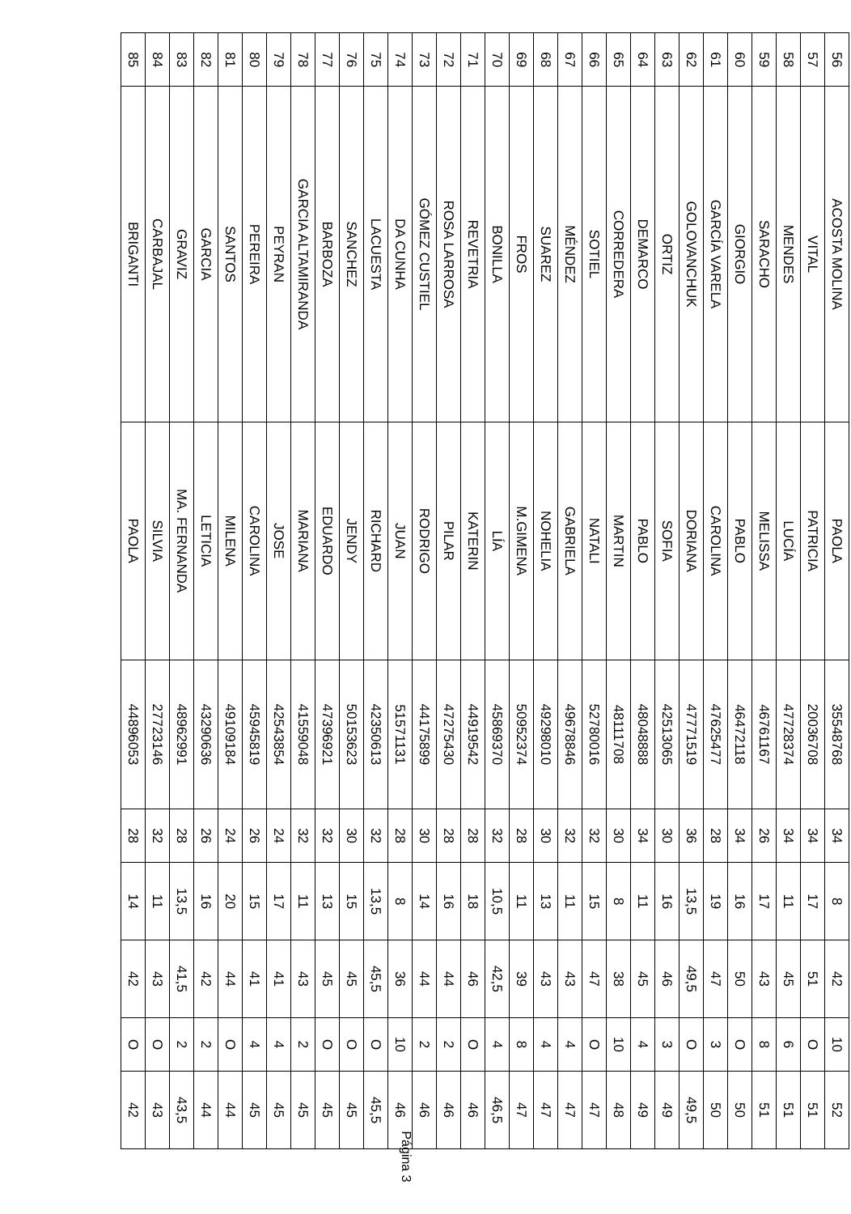| 56 | ACOSTA MOLINA | PAOLA | 35548768 | 34 | 8 | 42 | 10 | 52 |
| 57 | VITAL | PATRICIA | 20036708 | 34 | 17 | 51 | O | 51 |
| 58 | MENDES | LUCÍA | 47728374 | 34 | 11 | 45 | 6 | 51 |
| 59 | SARACHO | MELISSA | 46761167 | 26 | 17 | 43 | 8 | 51 |
| 60 | GIORGIO | PABLO | 46472118 | 34 | 16 | 50 | O | 50 |
| 61 | GARCÍA VARELA | CAROLINA | 47625477 | 28 | 19 | 47 | 3 | 50 |
| 62 | GOLOVANCHUK | DORIANA | 47771519 | 36 | 13,5 | 49,5 | O | 49,5 |
| 63 | ORTIZ | SOFIA | 42513065 | 30 | 16 | 46 | 3 | 49 |
| 64 | DEMARCO | PABLO | 48048888 | 34 | 11 | 45 | 4 | 49 |
| 65 | CORREDERA | MARTIN | 48111708 | 30 | 8 | 38 | 10 | 48 |
| 66 | SOTIEL | NATALI | 52780016 | 32 | 15 | 47 | O | 47 |
| 67 | MÉNDEZ | GABRIELA | 49678846 | 32 | 11 | 43 | 4 | 47 |
| 68 | SUAREZ | NOHELIA | 49298010 | 30 | 13 | 43 | 4 | 47 |
| 69 | FROS | M.GIMENA | 50952374 | 28 | 11 | 39 | 8 | 47 |
| 70 | BONILLA | LÍA | 45869370 | 32 | 10,5 | 42,5 | 4 | 46,5 |
| 71 | REVETRIA | KATERIN | 44919542 | 28 | 18 | 46 | O | 46 |
| 72 | ROSA LARROSA | PILAR | 47275430 | 28 | 16 | 44 | 2 | 46 |
| 73 | GÓMEZ CUSTIEL | RODRIGO | 44175899 | 30 | 14 | 44 | 2 | 46 |
| 74 | DA CUNHA | JUAN | 51571131 | 28 | 8 | 36 | 10 | 46 |
| 75 | LACUESTA | RICHARD | 42350613 | 32 | 13,5 | 45,5 | O | 45,5 |
| 76 | SANCHEZ | JENDY | 50153623 | 30 | 15 | 45 | O | 45 |
| 77 | BARBOZA | EDUARDO | 47396921 | 32 | 13 | 45 | O | 45 |
| 78 | GARCIA ALTAMIRANDA | MARIANA | 41559048 | 32 | 11 | 43 | 2 | 45 |
| 79 | PEYRAN | JOSE | 42543854 | 24 | 17 | 41 | 4 | 45 |
| 80 | PEREIRA | CAROLINA | 45945819 | 26 | 15 | 41 | 4 | 45 |
| 81 | SANTOS | MILENA | 49109184 | 24 | 20 | 44 | O | 44 |
| 82 | GARCIA | LETICIA | 43290636 | 26 | 16 | 42 | 2 | 44 |
| 83 | GRAVIZ | MA. FERNANDA | 48962991 | 28 | 13,5 | 41,5 | 2 | 43,5 |
| 84 | CARBAJAL | SILVIA | 27723146 | 32 | 11 | 43 | O | 43 |
| 85 | BRIGANTI | PAOLA | 44896053 | 28 | 14 | 42 | O | 42 |
Página 3